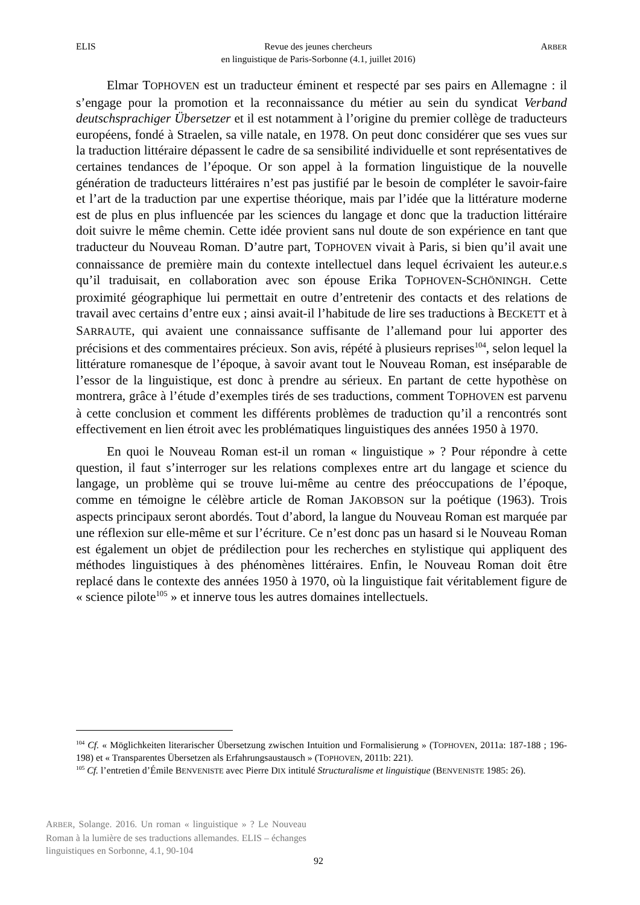ELIS Revue des jeunes chercheurs
en linguistique de Paris-Sorbonne (4.1, juillet 2016) ARBER
Elmar TOPHOVEN est un traducteur éminent et respecté par ses pairs en Allemagne : il s’engage pour la promotion et la reconnaissance du métier au sein du syndicat Verband deutschsprachiger Übersetzer et il est notamment à l’origine du premier collège de traducteurs européens, fondé à Straelen, sa ville natale, en 1978. On peut donc considérer que ses vues sur la traduction littéraire dépassent le cadre de sa sensibilité individuelle et sont représentatives de certaines tendances de l’époque. Or son appel à la formation linguistique de la nouvelle génération de traducteurs littéraires n’est pas justifié par le besoin de compléter le savoir-faire et l’art de la traduction par une expertise théorique, mais par l’idée que la littérature moderne est de plus en plus influencée par les sciences du langage et donc que la traduction littéraire doit suivre le même chemin. Cette idée provient sans nul doute de son expérience en tant que traducteur du Nouveau Roman. D’autre part, TOPHOVEN vivait à Paris, si bien qu’il avait une connaissance de première main du contexte intellectuel dans lequel écrivaient les auteur.e.s qu’il traduisait, en collaboration avec son épouse Erika TOPHOVEN-SCHÖNINGH. Cette proximité géographique lui permettait en outre d’entretenir des contacts et des relations de travail avec certains d’entre eux ; ainsi avait-il l’habitude de lire ses traductions à BECKETT et à SARRAUTE, qui avaient une connaissance suffisante de l’allemand pour lui apporter des précisions et des commentaires précieux. Son avis, répété à plusieurs reprises<sup>104</sup>, selon lequel la littérature romanesque de l’époque, à savoir avant tout le Nouveau Roman, est inséparable de l’essor de la linguistique, est donc à prendre au sérieux. En partant de cette hypothèse on montrera, grâce à l’étude d’exemples tirés de ses traductions, comment TOPHOVEN est parvenu à cette conclusion et comment les différents problèmes de traduction qu’il a rencontrés sont effectivement en lien étroit avec les problématiques linguistiques des années 1950 à 1970.
En quoi le Nouveau Roman est-il un roman « linguistique » ? Pour répondre à cette question, il faut s’interroger sur les relations complexes entre art du langage et science du langage, un problème qui se trouve lui-même au centre des préoccupations de l’époque, comme en témoigne le célèbre article de Roman JAKOBSON sur la poétique (1963). Trois aspects principaux seront abordés. Tout d’abord, la langue du Nouveau Roman est marquée par une réflexion sur elle-même et sur l’écriture. Ce n’est donc pas un hasard si le Nouveau Roman est également un objet de prédilection pour les recherches en stylistique qui appliquent des méthodes linguistiques à des phénomènes littéraires. Enfin, le Nouveau Roman doit être replacé dans le contexte des années 1950 à 1970, où la linguistique fait véritablement figure de « science pilote<sup>105</sup> » et innerve tous les autres domaines intellectuels.
<sup>104</sup> Cf. « Möglichkeiten literarischer Übersetzung zwischen Intuition und Formalisierung » (TOPHOVEN, 2011a: 187-188 ; 196-198) et « Transparentes Übersetzen als Erfahrungsaustausch » (TOPHOVEN, 2011b: 221).
<sup>105</sup> Cf. l’entretien d’Émile BENVENISTE avec Pierre DIX intitulé Structuralisme et linguistique (BENVENISTE 1985: 26).
ARBER, Solange. 2016. Un roman « linguistique » ? Le Nouveau Roman à la lumière de ses traductions allemandes. ELIS – échanges linguistiques en Sorbonne, 4.1, 90-104
92